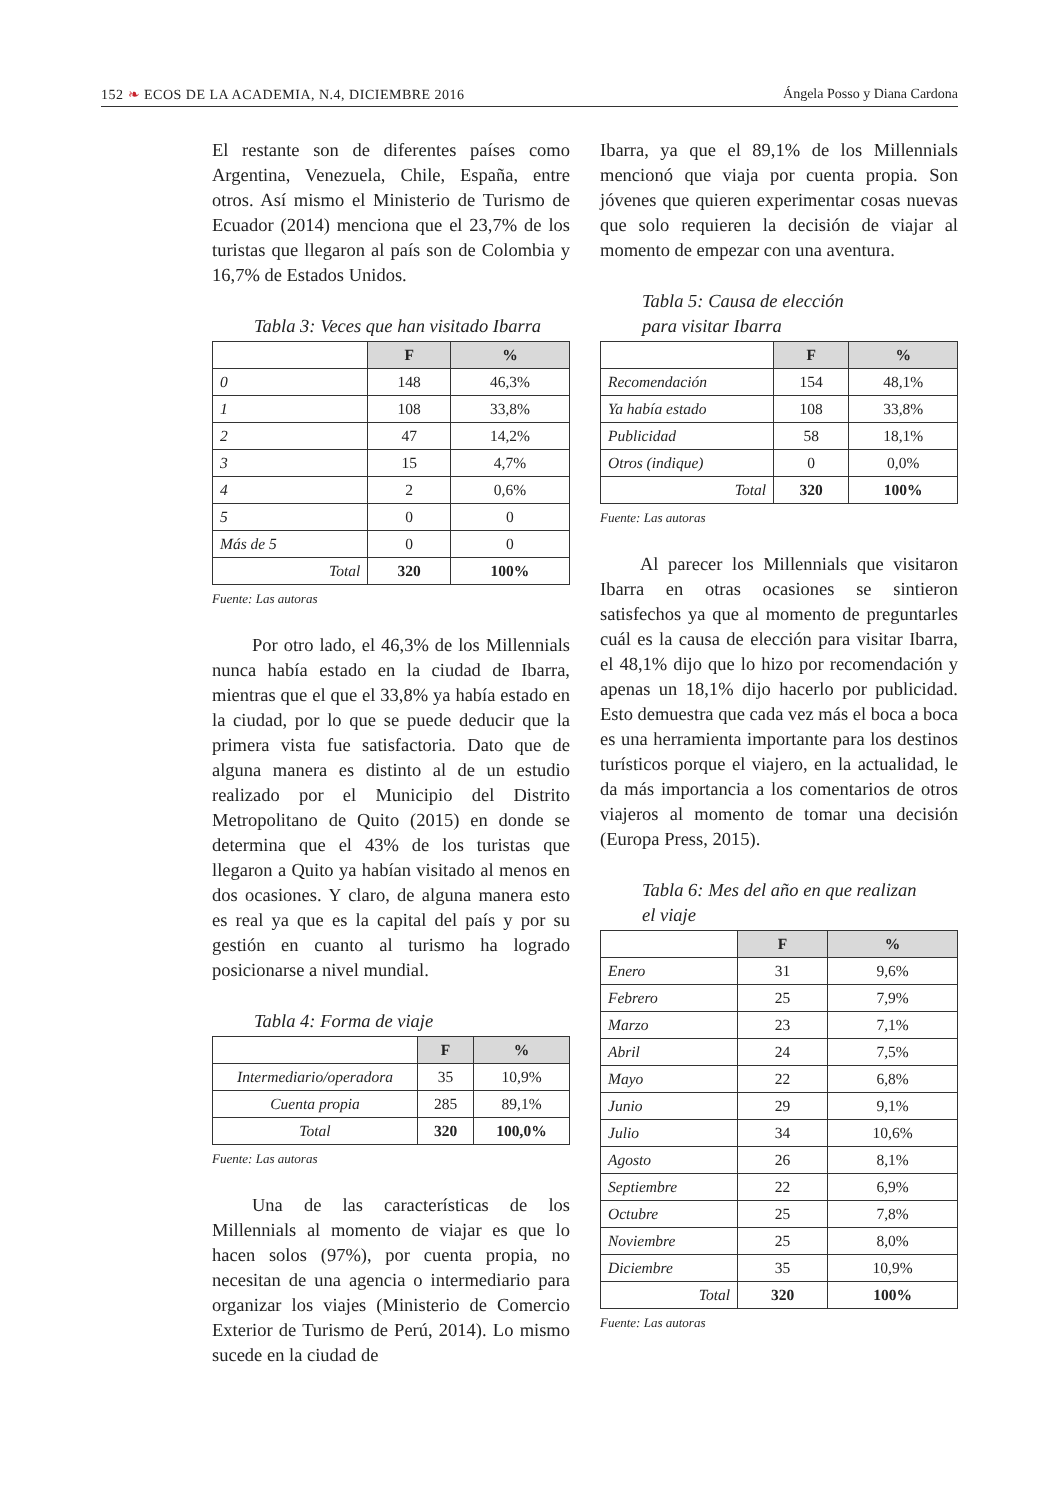152 ❧ ECOS DE LA ACADEMIA, N.4, DICIEMBRE 2016 Ángela Posso y Diana Cardona
El restante son de diferentes países como Argentina, Venezuela, Chile, España, entre otros. Así mismo el Ministerio de Turismo de Ecuador (2014) menciona que el 23,7% de los turistas que llegaron al país son de Colombia y 16,7% de Estados Unidos.
Tabla 3: Veces que han visitado Ibarra
| | F | % |
| --- | --- | --- |
| 0 | 148 | 46,3% |
| 1 | 108 | 33,8% |
| 2 | 47 | 14,2% |
| 3 | 15 | 4,7% |
| 4 | 2 | 0,6% |
| 5 | 0 | 0 |
| Más de 5 | 0 | 0 |
| Total | 320 | 100% |
Fuente: Las autoras
Por otro lado, el 46,3% de los Millennials nunca había estado en la ciudad de Ibarra, mientras que el que el 33,8% ya había estado en la ciudad, por lo que se puede deducir que la primera vista fue satisfactoria. Dato que de alguna manera es distinto al de un estudio realizado por el Municipio del Distrito Metropolitano de Quito (2015) en donde se determina que el 43% de los turistas que llegaron a Quito ya habían visitado al menos en dos ocasiones. Y claro, de alguna manera esto es real ya que es la capital del país y por su gestión en cuanto al turismo ha logrado posicionarse a nivel mundial.
Tabla 4: Forma de viaje
| | F | % |
| --- | --- | --- |
| Intermediario/operadora | 35 | 10,9% |
| Cuenta propia | 285 | 89,1% |
| Total | 320 | 100,0% |
Fuente: Las autoras
Una de las características de los Millennials al momento de viajar es que lo hacen solos (97%), por cuenta propia, no necesitan de una agencia o intermediario para organizar los viajes (Ministerio de Comercio Exterior de Turismo de Perú, 2014). Lo mismo sucede en la ciudad de
Ibarra, ya que el 89,1% de los Millennials mencionó que viaja por cuenta propia. Son jóvenes que quieren experimentar cosas nuevas que solo requieren la decisión de viajar al momento de empezar con una aventura.
Tabla 5: Causa de elección
para visitar Ibarra
| | F | % |
| --- | --- | --- |
| Recomendación | 154 | 48,1% |
| Ya había estado | 108 | 33,8% |
| Publicidad | 58 | 18,1% |
| Otros (indique) | 0 | 0,0% |
| Total | 320 | 100% |
Fuente: Las autoras
Al parecer los Millennials que visitaron Ibarra en otras ocasiones se sintieron satisfechos ya que al momento de preguntarles cuál es la causa de elección para visitar Ibarra, el 48,1% dijo que lo hizo por recomendación y apenas un 18,1% dijo hacerlo por publicidad. Esto demuestra que cada vez más el boca a boca es una herramienta importante para los destinos turísticos porque el viajero, en la actualidad, le da más importancia a los comentarios de otros viajeros al momento de tomar una decisión (Europa Press, 2015).
Tabla 6: Mes del año en que realizan
el viaje
| | F | % |
| --- | --- | --- |
| Enero | 31 | 9,6% |
| Febrero | 25 | 7,9% |
| Marzo | 23 | 7,1% |
| Abril | 24 | 7,5% |
| Mayo | 22 | 6,8% |
| Junio | 29 | 9,1% |
| Julio | 34 | 10,6% |
| Agosto | 26 | 8,1% |
| Septiembre | 22 | 6,9% |
| Octubre | 25 | 7,8% |
| Noviembre | 25 | 8,0% |
| Diciembre | 35 | 10,9% |
| Total | 320 | 100% |
Fuente: Las autoras